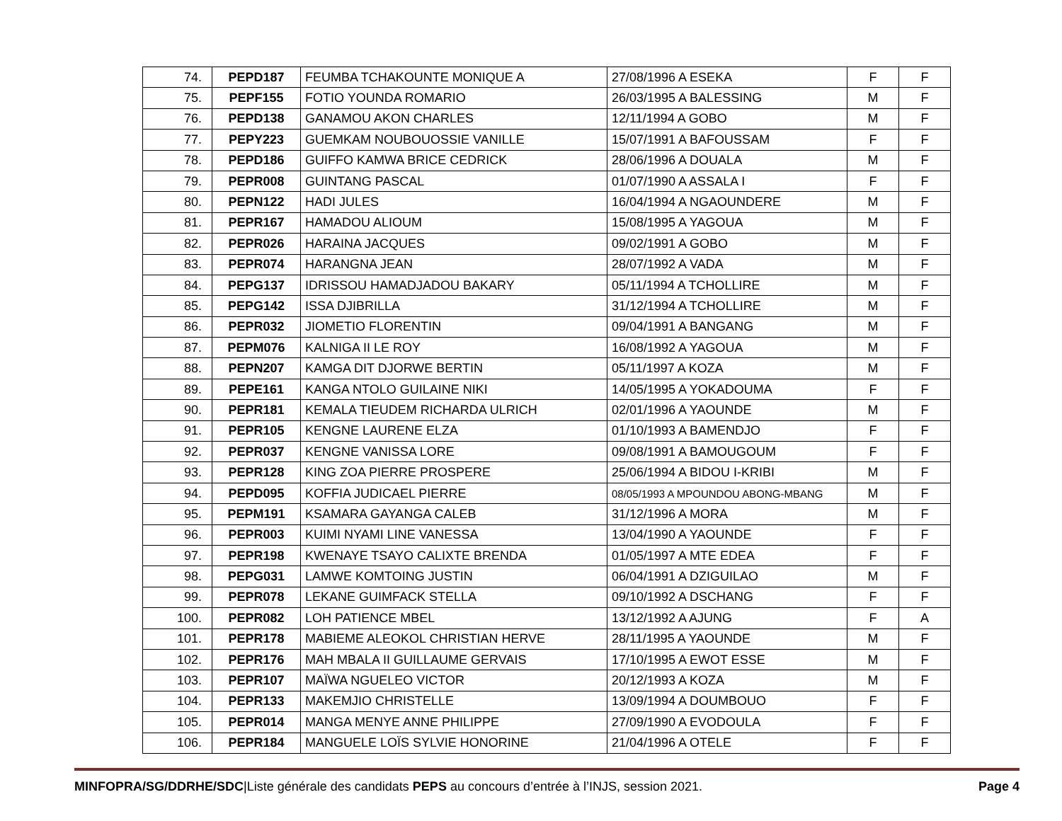| 74. | PEPD187 | FEUMBA TCHAKOUNTE MONIQUE A | 27/08/1996 A ESEKA | F | F |
| 75. | PEPF155 | FOTIO YOUNDA ROMARIO | 26/03/1995 A BALESSING | M | F |
| 76. | PEPD138 | GANAMOU AKON CHARLES | 12/11/1994 A GOBO | M | F |
| 77. | PEPY223 | GUEMKAM NOUBOUOSSIE VANILLE | 15/07/1991 A BAFOUSSAM | F | F |
| 78. | PEPD186 | GUIFFO KAMWA BRICE CEDRICK | 28/06/1996 A DOUALA | M | F |
| 79. | PEPR008 | GUINTANG PASCAL | 01/07/1990 A ASSALA I | F | F |
| 80. | PEPN122 | HADI JULES | 16/04/1994 A NGAOUNDERE | M | F |
| 81. | PEPR167 | HAMADOU ALIOUM | 15/08/1995 A YAGOUA | M | F |
| 82. | PEPR026 | HARAINA JACQUES | 09/02/1991 A GOBO | M | F |
| 83. | PEPR074 | HARANGNA JEAN | 28/07/1992 A VADA | M | F |
| 84. | PEPG137 | IDRISSOU HAMADJADOU BAKARY | 05/11/1994 A TCHOLLIRE | M | F |
| 85. | PEPG142 | ISSA DJIBRILLA | 31/12/1994 A TCHOLLIRE | M | F |
| 86. | PEPR032 | JIOMETIO FLORENTIN | 09/04/1991 A BANGANG | M | F |
| 87. | PEPM076 | KALNIGA II LE ROY | 16/08/1992 A YAGOUA | M | F |
| 88. | PEPN207 | KAMGA DIT DJORWE BERTIN | 05/11/1997 A KOZA | M | F |
| 89. | PEPE161 | KANGA NTOLO GUILAINE NIKI | 14/05/1995 A YOKADOUMA | F | F |
| 90. | PEPR181 | KEMALA TIEUDEM RICHARDA ULRICH | 02/01/1996 A YAOUNDE | M | F |
| 91. | PEPR105 | KENGNE LAURENE ELZA | 01/10/1993 A BAMENDJO | F | F |
| 92. | PEPR037 | KENGNE VANISSA LORE | 09/08/1991 A BAMOUGOUM | F | F |
| 93. | PEPR128 | KING ZOA PIERRE PROSPERE | 25/06/1994 A BIDOU I-KRIBI | M | F |
| 94. | PEPD095 | KOFFIA JUDICAEL PIERRE | 08/05/1993 A MPOUNDOU ABONG-MBANG | M | F |
| 95. | PEPM191 | KSAMARA GAYANGA CALEB | 31/12/1996 A MORA | M | F |
| 96. | PEPR003 | KUIMI NYAMI LINE VANESSA | 13/04/1990 A YAOUNDE | F | F |
| 97. | PEPR198 | KWENAYE TSAYO CALIXTE BRENDA | 01/05/1997 A MTE EDEA | F | F |
| 98. | PEPG031 | LAMWE KOMTOING JUSTIN | 06/04/1991 A DZIGUILAO | M | F |
| 99. | PEPR078 | LEKANE GUIMFACK STELLA | 09/10/1992 A DSCHANG | F | F |
| 100. | PEPR082 | LOH PATIENCE MBEL | 13/12/1992 A AJUNG | F | A |
| 101. | PEPR178 | MABIEME ALEOKOL CHRISTIAN HERVE | 28/11/1995 A YAOUNDE | M | F |
| 102. | PEPR176 | MAH MBALA II GUILLAUME GERVAIS | 17/10/1995 A EWOT ESSE | M | F |
| 103. | PEPR107 | MAÏWA NGUELEO VICTOR | 20/12/1993 A KOZA | M | F |
| 104. | PEPR133 | MAKEMJIO CHRISTELLE | 13/09/1994 A DOUMBOUO | F | F |
| 105. | PEPR014 | MANGA MENYE ANNE PHILIPPE | 27/09/1990 A EVODOULA | F | F |
| 106. | PEPR184 | MANGUELE LOÏS SYLVIE HONORINE | 21/04/1996 A OTELE | F | F |
MINFOPRA/SG/DDRHE/SDC|Liste générale des candidats PEPS au concours d’entrée à l’INJS, session 2021. Page 4